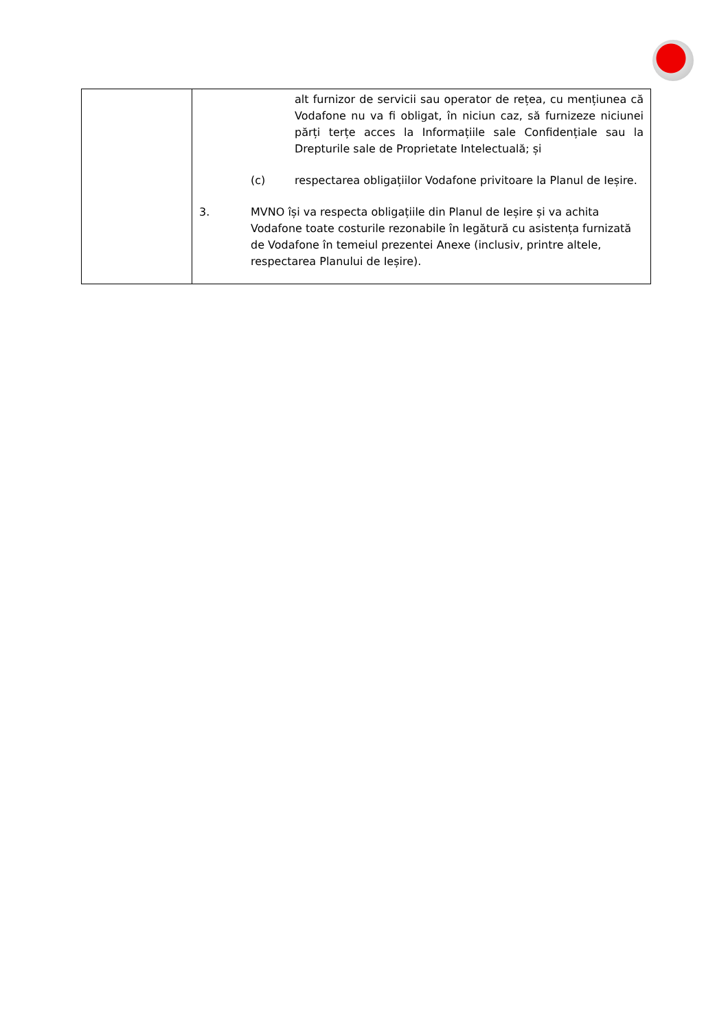| | alt furnizor de servicii sau operator de rețea, cu mențiunea că Vodafone nu va fi obligat, în niciun caz, să furnizeze niciunei părți terțe acces la Informațiile sale Confidențiale sau la Drepturile sale de Proprietate Intelectuală; și (c) respectarea obligațiilor Vodafone privitoare la Planul de Ieșire. 3. MVNO își va respecta obligațiile din Planul de Ieșire și va achita Vodafone toate costurile rezonabile în legătură cu asistența furnizată de Vodafone în temeiul prezentei Anexe (inclusiv, printre altele, respectarea Planului de Ieșire). |